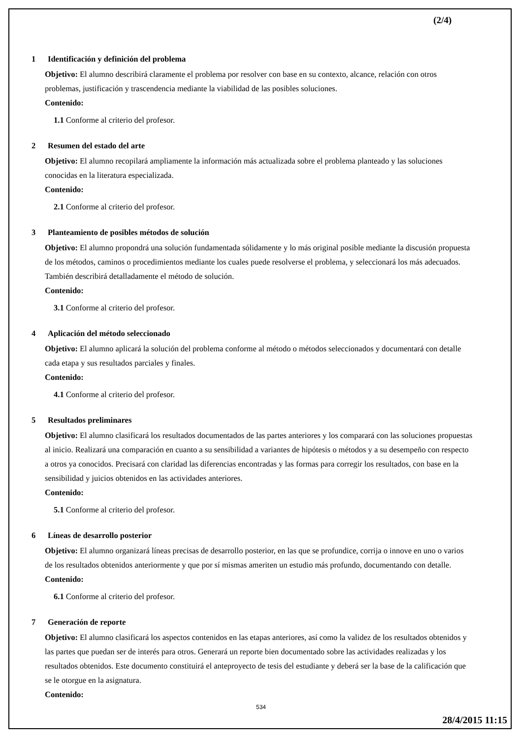(2/4)
1 Identificación y definición del problema
Objetivo: El alumno describirá claramente el problema por resolver con base en su contexto, alcance, relación con otros problemas, justificación y trascendencia mediante la viabilidad de las posibles soluciones.
Contenido:
1.1 Conforme al criterio del profesor.
2 Resumen del estado del arte
Objetivo: El alumno recopilará ampliamente la información más actualizada sobre el problema planteado y las soluciones conocidas en la literatura especializada.
Contenido:
2.1 Conforme al criterio del profesor.
3 Planteamiento de posibles métodos de solución
Objetivo: El alumno propondrá una solución fundamentada sólidamente y lo más original posible mediante la discusión propuesta de los métodos, caminos o procedimientos mediante los cuales puede resolverse el problema, y seleccionará los más adecuados. También describirá detalladamente el método de solución.
Contenido:
3.1 Conforme al criterio del profesor.
4 Aplicación del método seleccionado
Objetivo: El alumno aplicará la solución del problema conforme al método o métodos seleccionados y documentará con detalle cada etapa y sus resultados parciales y finales.
Contenido:
4.1 Conforme al criterio del profesor.
5 Resultados preliminares
Objetivo: El alumno clasificará los resultados documentados de las partes anteriores y los comparará con las soluciones propuestas al inicio. Realizará una comparación en cuanto a su sensibilidad a variantes de hipótesis o métodos y a su desempeño con respecto a otros ya conocidos. Precisará con claridad las diferencias encontradas y las formas para corregir los resultados, con base en la sensibilidad y juicios obtenidos en las actividades anteriores.
Contenido:
5.1 Conforme al criterio del profesor.
6 Líneas de desarrollo posterior
Objetivo: El alumno organizará líneas precisas de desarrollo posterior, en las que se profundice, corrija o innove en uno o varios de los resultados obtenidos anteriormente y que por sí mismas ameriten un estudio más profundo, documentando con detalle.
Contenido:
6.1 Conforme al criterio del profesor.
7 Generación de reporte
Objetivo: El alumno clasificará los aspectos contenidos en las etapas anteriores, así como la validez de los resultados obtenidos y las partes que puedan ser de interés para otros. Generará un reporte bien documentado sobre las actividades realizadas y los resultados obtenidos. Este documento constituirá el anteproyecto de tesis del estudiante y deberá ser la base de la calificación que se le otorgue en la asignatura.
Contenido:
534
28/4/2015 11:15